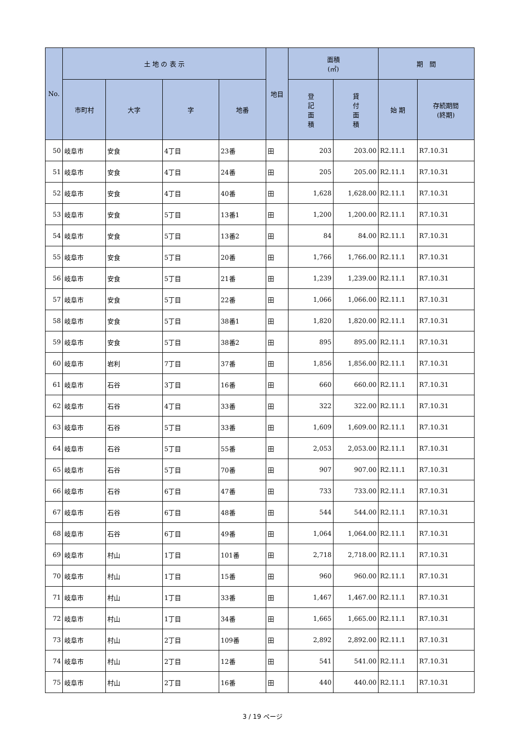| No. | 土 地 の 表 示 | | | | 地目 | 面積 (㎡) | | 期 間 | |
| --- | --- | --- | --- | --- | --- | --- | --- | --- | --- |
| | 市町村 | 大字 | 字 | 地番 | | 登 記 面 積 | 貸 付 面 積 | 始 期 | 存続期間 (終期) |
| 50 | 岐阜市 | 安食 | 4丁目 | 23番 | 田 | 203 | 203.00 | R2.11.1 | R7.10.31 |
| 51 | 岐阜市 | 安食 | 4丁目 | 24番 | 田 | 205 | 205.00 | R2.11.1 | R7.10.31 |
| 52 | 岐阜市 | 安食 | 4丁目 | 40番 | 田 | 1,628 | 1,628.00 | R2.11.1 | R7.10.31 |
| 53 | 岐阜市 | 安食 | 5丁目 | 13番1 | 田 | 1,200 | 1,200.00 | R2.11.1 | R7.10.31 |
| 54 | 岐阜市 | 安食 | 5丁目 | 13番2 | 田 | 84 | 84.00 | R2.11.1 | R7.10.31 |
| 55 | 岐阜市 | 安食 | 5丁目 | 20番 | 田 | 1,766 | 1,766.00 | R2.11.1 | R7.10.31 |
| 56 | 岐阜市 | 安食 | 5丁目 | 21番 | 田 | 1,239 | 1,239.00 | R2.11.1 | R7.10.31 |
| 57 | 岐阜市 | 安食 | 5丁目 | 22番 | 田 | 1,066 | 1,066.00 | R2.11.1 | R7.10.31 |
| 58 | 岐阜市 | 安食 | 5丁目 | 38番1 | 田 | 1,820 | 1,820.00 | R2.11.1 | R7.10.31 |
| 59 | 岐阜市 | 安食 | 5丁目 | 38番2 | 田 | 895 | 895.00 | R2.11.1 | R7.10.31 |
| 60 | 岐阜市 | 岩利 | 7丁目 | 37番 | 田 | 1,856 | 1,856.00 | R2.11.1 | R7.10.31 |
| 61 | 岐阜市 | 石谷 | 3丁目 | 16番 | 田 | 660 | 660.00 | R2.11.1 | R7.10.31 |
| 62 | 岐阜市 | 石谷 | 4丁目 | 33番 | 田 | 322 | 322.00 | R2.11.1 | R7.10.31 |
| 63 | 岐阜市 | 石谷 | 5丁目 | 33番 | 田 | 1,609 | 1,609.00 | R2.11.1 | R7.10.31 |
| 64 | 岐阜市 | 石谷 | 5丁目 | 55番 | 田 | 2,053 | 2,053.00 | R2.11.1 | R7.10.31 |
| 65 | 岐阜市 | 石谷 | 5丁目 | 70番 | 田 | 907 | 907.00 | R2.11.1 | R7.10.31 |
| 66 | 岐阜市 | 石谷 | 6丁目 | 47番 | 田 | 733 | 733.00 | R2.11.1 | R7.10.31 |
| 67 | 岐阜市 | 石谷 | 6丁目 | 48番 | 田 | 544 | 544.00 | R2.11.1 | R7.10.31 |
| 68 | 岐阜市 | 石谷 | 6丁目 | 49番 | 田 | 1,064 | 1,064.00 | R2.11.1 | R7.10.31 |
| 69 | 岐阜市 | 村山 | 1丁目 | 101番 | 田 | 2,718 | 2,718.00 | R2.11.1 | R7.10.31 |
| 70 | 岐阜市 | 村山 | 1丁目 | 15番 | 田 | 960 | 960.00 | R2.11.1 | R7.10.31 |
| 71 | 岐阜市 | 村山 | 1丁目 | 33番 | 田 | 1,467 | 1,467.00 | R2.11.1 | R7.10.31 |
| 72 | 岐阜市 | 村山 | 1丁目 | 34番 | 田 | 1,665 | 1,665.00 | R2.11.1 | R7.10.31 |
| 73 | 岐阜市 | 村山 | 2丁目 | 109番 | 田 | 2,892 | 2,892.00 | R2.11.1 | R7.10.31 |
| 74 | 岐阜市 | 村山 | 2丁目 | 12番 | 田 | 541 | 541.00 | R2.11.1 | R7.10.31 |
| 75 | 岐阜市 | 村山 | 2丁目 | 16番 | 田 | 440 | 440.00 | R2.11.1 | R7.10.31 |
3 / 19 ページ